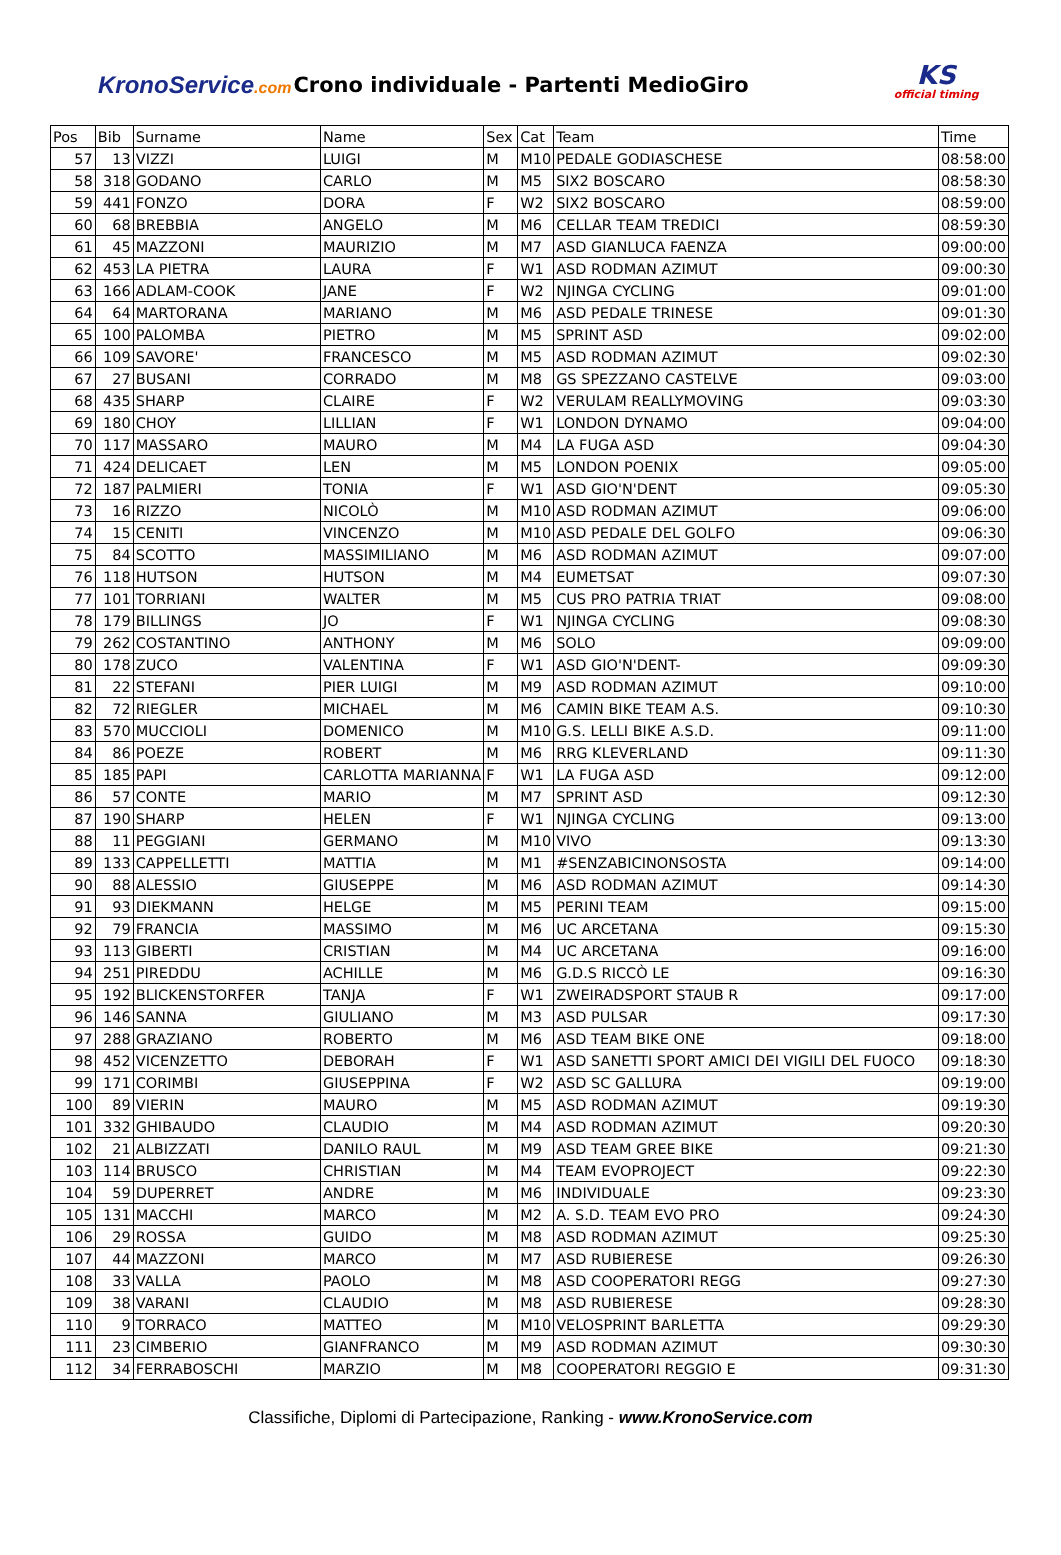KronoService.com
Crono individuale - Partenti MedioGiro
KS
official timing
| Pos | Bib | Surname | Name | Sex | Cat | Team | Time |
| --- | --- | --- | --- | --- | --- | --- | --- |
| 57 | 13 | VIZZI | LUIGI | M | M10 | PEDALE GODIASCHESE | 08:58:00 |
| 58 | 318 | GODANO | CARLO | M | M5 | SIX2 BOSCARO | 08:58:30 |
| 59 | 441 | FONZO | DORA | F | W2 | SIX2 BOSCARO | 08:59:00 |
| 60 | 68 | BREBBIA | ANGELO | M | M6 | CELLAR TEAM TREDICI | 08:59:30 |
| 61 | 45 | MAZZONI | MAURIZIO | M | M7 | ASD GIANLUCA FAENZA | 09:00:00 |
| 62 | 453 | LA PIETRA | LAURA | F | W1 | ASD RODMAN AZIMUT | 09:00:30 |
| 63 | 166 | ADLAM-COOK | JANE | F | W2 | NJINGA CYCLING | 09:01:00 |
| 64 | 64 | MARTORANA | MARIANO | M | M6 | ASD PEDALE TRINESE | 09:01:30 |
| 65 | 100 | PALOMBA | PIETRO | M | M5 | SPRINT ASD | 09:02:00 |
| 66 | 109 | SAVORE' | FRANCESCO | M | M5 | ASD RODMAN AZIMUT | 09:02:30 |
| 67 | 27 | BUSANI | CORRADO | M | M8 | GS SPEZZANO CASTELVE | 09:03:00 |
| 68 | 435 | SHARP | CLAIRE | F | W2 | VERULAM REALLYMOVING | 09:03:30 |
| 69 | 180 | CHOY | LILLIAN | F | W1 | LONDON DYNAMO | 09:04:00 |
| 70 | 117 | MASSARO | MAURO | M | M4 | LA FUGA ASD | 09:04:30 |
| 71 | 424 | DELICAET | LEN | M | M5 | LONDON POENIX | 09:05:00 |
| 72 | 187 | PALMIERI | TONIA | F | W1 | ASD GIO'N'DENT | 09:05:30 |
| 73 | 16 | RIZZO | NICOLÒ | M | M10 | ASD RODMAN AZIMUT | 09:06:00 |
| 74 | 15 | CENITI | VINCENZO | M | M10 | ASD PEDALE DEL GOLFO | 09:06:30 |
| 75 | 84 | SCOTTO | MASSIMILIANO | M | M6 | ASD RODMAN AZIMUT | 09:07:00 |
| 76 | 118 | HUTSON | HUTSON | M | M4 | EUMETSAT | 09:07:30 |
| 77 | 101 | TORRIANI | WALTER | M | M5 | CUS PRO PATRIA TRIAT | 09:08:00 |
| 78 | 179 | BILLINGS | JO | F | W1 | NJINGA CYCLING | 09:08:30 |
| 79 | 262 | COSTANTINO | ANTHONY | M | M6 | SOLO | 09:09:00 |
| 80 | 178 | ZUCO | VALENTINA | F | W1 | ASD GIO'N'DENT- | 09:09:30 |
| 81 | 22 | STEFANI | PIER LUIGI | M | M9 | ASD RODMAN AZIMUT | 09:10:00 |
| 82 | 72 | RIEGLER | MICHAEL | M | M6 | CAMIN BIKE TEAM A.S. | 09:10:30 |
| 83 | 570 | MUCCIOLI | DOMENICO | M | M10 | G.S. LELLI BIKE A.S.D. | 09:11:00 |
| 84 | 86 | POEZE | ROBERT | M | M6 | RRG KLEVERLAND | 09:11:30 |
| 85 | 185 | PAPI | CARLOTTA MARIANNA | F | W1 | LA FUGA ASD | 09:12:00 |
| 86 | 57 | CONTE | MARIO | M | M7 | SPRINT ASD | 09:12:30 |
| 87 | 190 | SHARP | HELEN | F | W1 | NJINGA CYCLING | 09:13:00 |
| 88 | 11 | PEGGIANI | GERMANO | M | M10 | VIVO | 09:13:30 |
| 89 | 133 | CAPPELLETTI | MATTIA | M | M1 | #SENZABICINONSOSTA | 09:14:00 |
| 90 | 88 | ALESSIO | GIUSEPPE | M | M6 | ASD RODMAN AZIMUT | 09:14:30 |
| 91 | 93 | DIEKMANN | HELGE | M | M5 | PERINI TEAM | 09:15:00 |
| 92 | 79 | FRANCIA | MASSIMO | M | M6 | UC ARCETANA | 09:15:30 |
| 93 | 113 | GIBERTI | CRISTIAN | M | M4 | UC ARCETANA | 09:16:00 |
| 94 | 251 | PIREDDU | ACHILLE | M | M6 | G.D.S RICCÒ LE | 09:16:30 |
| 95 | 192 | BLICKENSTORFER | TANJA | F | W1 | ZWEIRADSPORT STAUB R | 09:17:00 |
| 96 | 146 | SANNA | GIULIANO | M | M3 | ASD PULSAR | 09:17:30 |
| 97 | 288 | GRAZIANO | ROBERTO | M | M6 | ASD TEAM BIKE ONE | 09:18:00 |
| 98 | 452 | VICENZETTO | DEBORAH | F | W1 | ASD SANETTI SPORT AMICI DEI VIGILI DEL FUOCO | 09:18:30 |
| 99 | 171 | CORIMBI | GIUSEPPINA | F | W2 | ASD SC GALLURA | 09:19:00 |
| 100 | 89 | VIERIN | MAURO | M | M5 | ASD RODMAN AZIMUT | 09:19:30 |
| 101 | 332 | GHIBAUDO | CLAUDIO | M | M4 | ASD RODMAN AZIMUT | 09:20:30 |
| 102 | 21 | ALBIZZATI | DANILO RAUL | M | M9 | ASD TEAM GREE BIKE | 09:21:30 |
| 103 | 114 | BRUSCO | CHRISTIAN | M | M4 | TEAM EVOPROJECT | 09:22:30 |
| 104 | 59 | DUPERRET | ANDRE | M | M6 | INDIVIDUALE | 09:23:30 |
| 105 | 131 | MACCHI | MARCO | M | M2 | A. S.D. TEAM EVO PRO | 09:24:30 |
| 106 | 29 | ROSSA | GUIDO | M | M8 | ASD RODMAN AZIMUT | 09:25:30 |
| 107 | 44 | MAZZONI | MARCO | M | M7 | ASD RUBIERESE | 09:26:30 |
| 108 | 33 | VALLA | PAOLO | M | M8 | ASD COOPERATORI REGG | 09:27:30 |
| 109 | 38 | VARANI | CLAUDIO | M | M8 | ASD RUBIERESE | 09:28:30 |
| 110 | 9 | TORRACO | MATTEO | M | M10 | VELOSPRINT BARLETTA | 09:29:30 |
| 111 | 23 | CIMBERIO | GIANFRANCO | M | M9 | ASD RODMAN AZIMUT | 09:30:30 |
| 112 | 34 | FERRABOSCHI | MARZIO | M | M8 | COOPERATORI REGGIO E | 09:31:30 |
Classifiche, Diplomi di Partecipazione, Ranking - www.KronoService.com